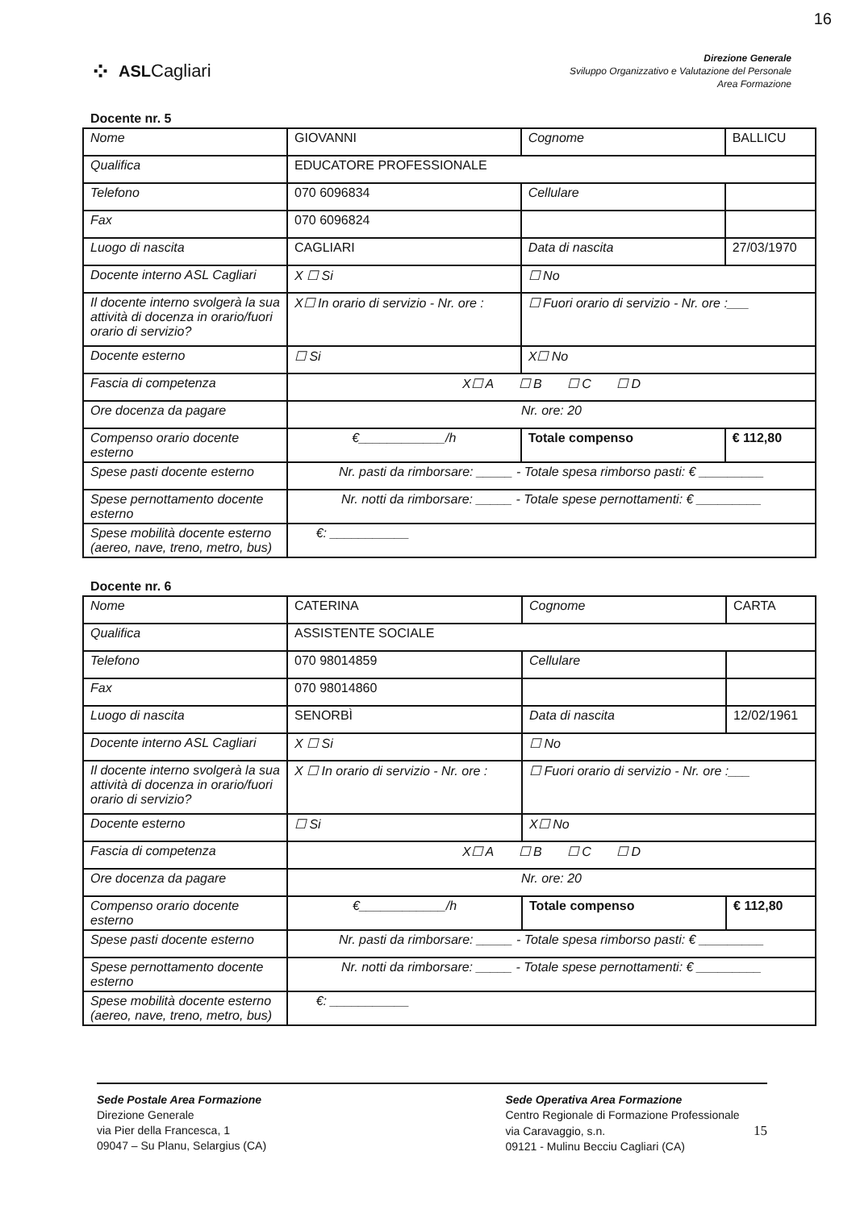16
⁘ ASLCagliari
Direzione Generale
Sviluppo Organizzativo e Valutazione del Personale
Area Formazione
Docente nr. 5
| Nome | GIOVANNI | Cognome | BALLICU |
| Qualifica | EDUCATORE PROFESSIONALE | | |
| Telefono | 070 6096834 | Cellulare | |
| Fax | 070 6096824 | | |
| Luogo di nascita | CAGLIARI | Data di nascita | 27/03/1970 |
| Docente interno ASL Cagliari | X ☐ Si | ☐ No | |
| Il docente interno svolgerà la sua attività di docenza in orario/fuori orario di servizio? | X☐ In orario di servizio - Nr. ore : | ☐ Fuori orario di servizio - Nr. ore :___ | |
| Docente esterno | ☐ Si | X☐ No | |
| Fascia di competenza | X☐ A ☐ B ☐ C ☐ D | | |
| Ore docenza da pagare | Nr. ore: 20 | | |
| Compenso orario docente esterno | €____________/h | Totale compenso | € 112,80 |
| Spese pasti docente esterno | Nr. pasti da rimborsare: _____ - Totale spesa rimborso pasti: € _________ | | |
| Spese pernottamento docente esterno | Nr. notti da rimborsare: _____ - Totale spese pernottamenti: € _________ | | |
| Spese mobilità docente esterno (aereo, nave, treno, metro, bus) | €: ___________ | | |
Docente nr. 6
| Nome | CATERINA | Cognome | CARTA |
| Qualifica | ASSISTENTE SOCIALE | | |
| Telefono | 070 98014859 | Cellulare | |
| Fax | 070 98014860 | | |
| Luogo di nascita | SENORBÌ | Data di nascita | 12/02/1961 |
| Docente interno ASL Cagliari | X ☐ Si | ☐ No | |
| Il docente interno svolgerà la sua attività di docenza in orario/fuori orario di servizio? | X ☐ In orario di servizio - Nr. ore : | ☐ Fuori orario di servizio - Nr. ore :___ | |
| Docente esterno | ☐ Si | X☐ No | |
| Fascia di competenza | X☐ A ☐ B ☐ C ☐ D | | |
| Ore docenza da pagare | Nr. ore: 20 | | |
| Compenso orario docente esterno | €____________/h | Totale compenso | € 112,80 |
| Spese pasti docente esterno | Nr. pasti da rimborsare: _____ - Totale spesa rimborso pasti: € _________ | | |
| Spese pernottamento docente esterno | Nr. notti da rimborsare: _____ - Totale spese pernottamenti: € _________ | | |
| Spese mobilità docente esterno (aereo, nave, treno, metro, bus) | €: ___________ | | |
Sede Postale Area Formazione
Direzione Generale
via Pier della Francesca, 1
09047 – Su Planu, Selargius (CA)
Sede Operativa Area Formazione
Centro Regionale di Formazione Professionale
via Caravaggio, s.n. 15
09121 - Mulinu Becciu Cagliari (CA)